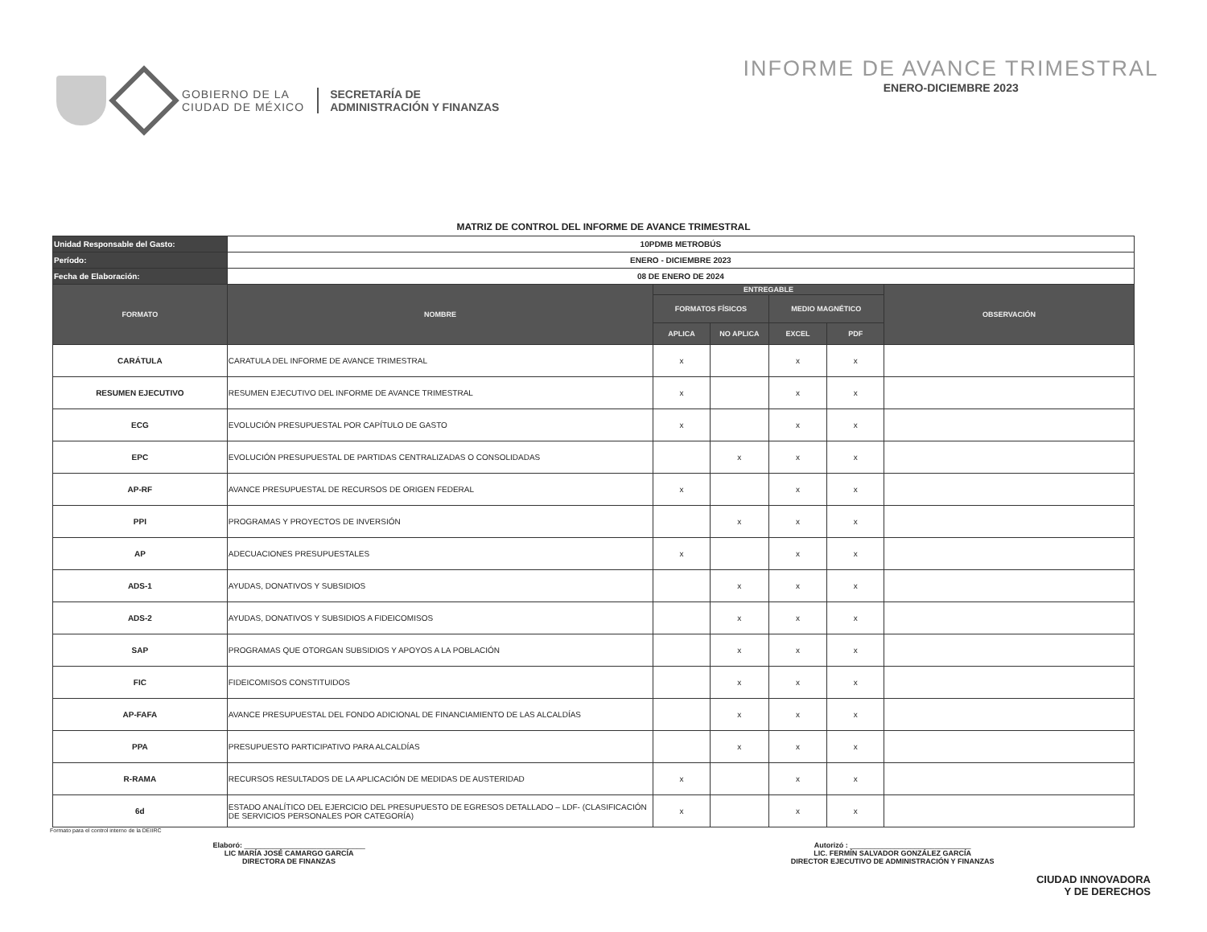GOBIERNO DE LA
CIUDAD DE MÉXICO
SECRETARÍA DE
ADMINISTRACIÓN Y FINANZAS
INFORME DE AVANCE TRIMESTRAL
ENERO-DICIEMBRE 2023
MATRIZ DE CONTROL DEL INFORME DE AVANCE TRIMESTRAL
| Unidad Responsable del Gasto: | 10PDMB METROBÚS | | | | | |
| Período: | ENERO - DICIEMBRE 2023 | | | | | |
| Fecha de Elaboración: | 08 DE ENERO DE 2024 | | | | | |
| FORMATO | NOMBRE | ENTREGABLE | | | | OBSERVACIÓN |
| | | FORMATOS FÍSICOS | | MEDIO MAGNÉTICO | | |
| | | APLICA | NO APLICA | EXCEL | PDF | |
| CARÁTULA | CARATULA DEL INFORME DE AVANCE TRIMESTRAL | x | | x | x | |
| RESUMEN EJECUTIVO | RESUMEN EJECUTIVO DEL INFORME DE AVANCE TRIMESTRAL | x | | x | x | |
| ECG | EVOLUCIÓN PRESUPUESTAL POR CAPÍTULO DE GASTO | x | | x | x | |
| EPC | EVOLUCIÓN PRESUPUESTAL DE PARTIDAS CENTRALIZADAS O CONSOLIDADAS | | x | x | x | |
| AP-RF | AVANCE PRESUPUESTAL DE RECURSOS DE ORIGEN FEDERAL | x | | x | x | |
| PPI | PROGRAMAS Y PROYECTOS DE INVERSIÓN | | x | x | x | |
| AP | ADECUACIONES PRESUPUESTALES | x | | x | x | |
| ADS-1 | AYUDAS, DONATIVOS Y SUBSIDIOS | | x | x | x | |
| ADS-2 | AYUDAS, DONATIVOS Y SUBSIDIOS A FIDEICOMISOS | | x | x | x | |
| SAP | PROGRAMAS QUE OTORGAN SUBSIDIOS Y APOYOS A LA POBLACIÓN | | x | x | x | |
| FIC | FIDEICOMISOS CONSTITUIDOS | | x | x | x | |
| AP-FAFA | AVANCE PRESUPUESTAL DEL FONDO ADICIONAL DE FINANCIAMIENTO DE LAS ALCALDÍAS | | x | x | x | |
| PPA | PRESUPUESTO PARTICIPATIVO PARA ALCALDÍAS | | x | x | x | |
| R-RAMA | RECURSOS RESULTADOS DE LA APLICACIÓN DE MEDIDAS DE AUSTERIDAD | x | | x | x | |
| 6d | ESTADO ANALÍTICO DEL EJERCICIO DEL PRESUPUESTO DE EGRESOS DETALLADO – LDF- (CLASIFICACIÓN DE SERVICIOS PERSONALES POR CATEGORÍA) | x | | x | x | |
Formato para el control interno de la DEIIRC
Elaboró: ______________________________
LIC MARÍA JOSÉ CAMARGO GARCÍA
DIRECTORA DE FINANZAS
Autorizó : ______________________________
LIC. FERMÍN SALVADOR GONZÁLEZ GARCÍA
DIRECTOR EJECUTIVO DE ADMINISTRACIÓN Y FINANZAS
CIUDAD INNOVADORA
Y DE DERECHOS